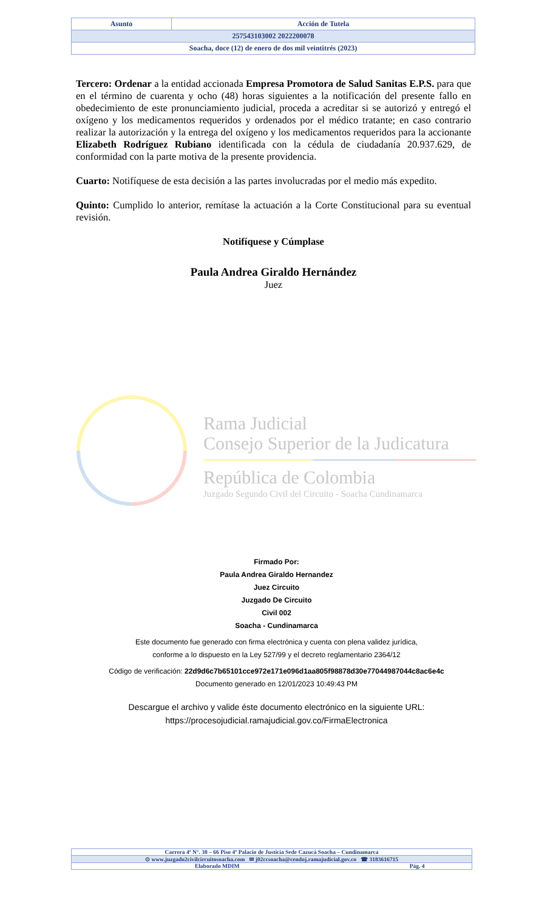| Asunto | Acción de Tutela |
| 257543103002 2022200078 | |
| Soacha, doce (12) de enero de dos mil veintitrés (2023) | |
Tercero: Ordenar a la entidad accionada Empresa Promotora de Salud Sanitas E.P.S. para que en el término de cuarenta y ocho (48) horas siguientes a la notificación del presente fallo en obedecimiento de este pronunciamiento judicial, proceda a acreditar si se autorizó y entregó el oxígeno y los medicamentos requeridos y ordenados por el médico tratante; en caso contrario realizar la autorización y la entrega del oxígeno y los medicamentos requeridos para la accionante Elizabeth Rodríguez Rubiano identificada con la cédula de ciudadanía 20.937.629, de conformidad con la parte motiva de la presente providencia.
Cuarto: Notifíquese de esta decisión a las partes involucradas por el medio más expedito.
Quinto: Cumplido lo anterior, remítase la actuación a la Corte Constitucional para su eventual revisión.
Notifíquese y Cúmplase
Paula Andrea Giraldo Hernández
Juez
Rama Judicial
Consejo Superior de la Judicatura
República de Colombia
Juzgado Segundo Civil del Circuito - Soacha Cundinamarca
Firmado Por:
Paula Andrea Giraldo Hernandez
Juez Circuito
Juzgado De Circuito
Civil 002
Soacha - Cundinamarca
Este documento fue generado con firma electrónica y cuenta con plena validez jurídica,
conforme a lo dispuesto en la Ley 527/99 y el decreto reglamentario 2364/12
Código de verificación: 22d9d6c7b65101cce972e171e096d1aa805f98878d30e77044987044c8ac6e4c
Documento generado en 12/01/2023 10:49:43 PM
Descargue el archivo y valide éste documento electrónico en la siguiente URL:
https://procesojudicial.ramajudicial.gov.co/FirmaElectronica
| Carrera 4ª N°. 38 – 66 Piso 4º Palacio de Justicia Sede Cazucá Soacha – Cundinamarca | |
| ⊙ www.juzgado2civilcircuitosoacha.com ✉ j02ccsoacha@cendoj.ramajudicial.gov.co ☎ 3183616715 | |
| Elaborado MDIM | Pág. 4 |